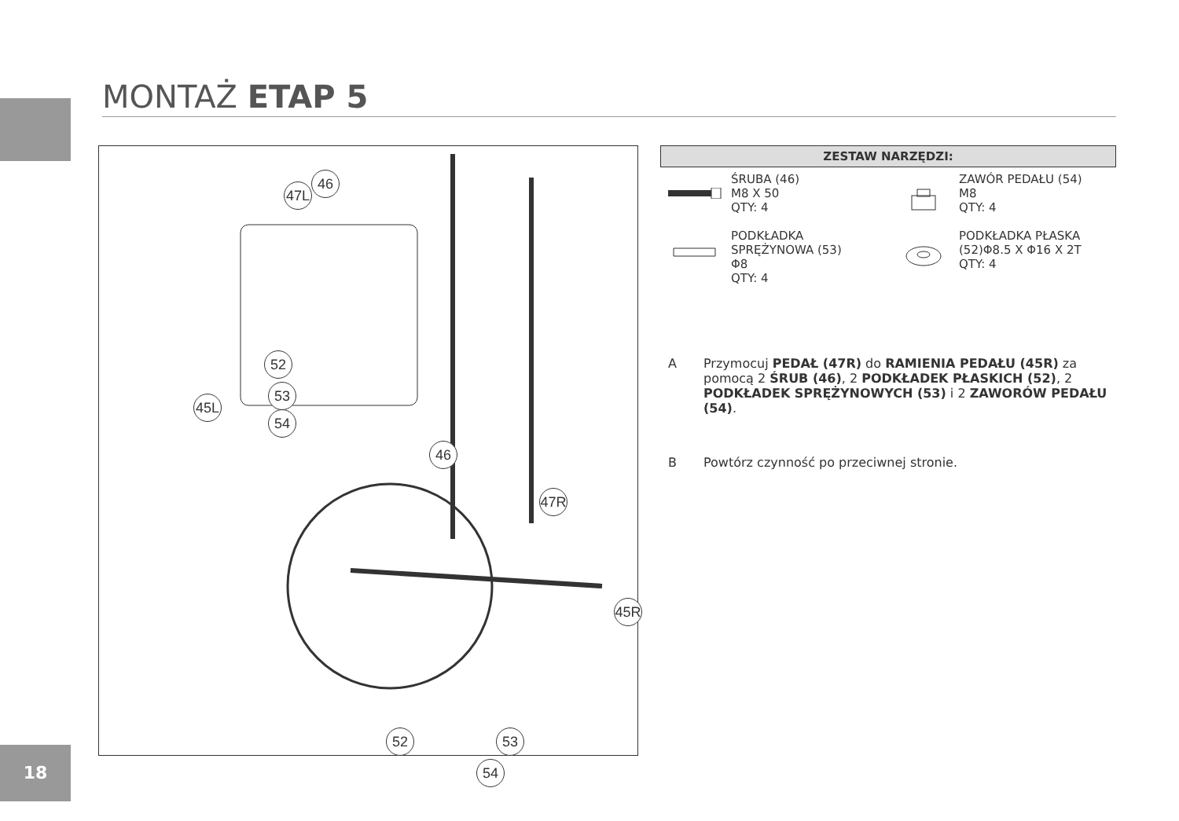MONTAŻ ETAP 5
46
47L
52
53
54
45L
46
47R
45R
52 53
54
ZESTAW NARZĘDZI:
ŚRUBA (46)
M8 X 50
QTY: 4
ZAWÓR PEDAŁU (54)
M8
QTY: 4
PODKŁADKA SPRĘŻYNOWA (53)
Φ8
QTY: 4
PODKŁADKA PŁASKA (52)Φ8.5 X Φ16 X 2T
QTY: 4
A Przymocuj PEDAŁ (47R) do RAMIENIA PEDAŁU (45R) za pomocą 2 ŚRUB (46), 2 PODKŁADEK PŁASKICH (52), 2 PODKŁADEK SPRĘŻYNOWYCH (53) i 2 ZAWORÓW PEDAŁU (54).
B Powtórz czynność po przeciwnej stronie.
18